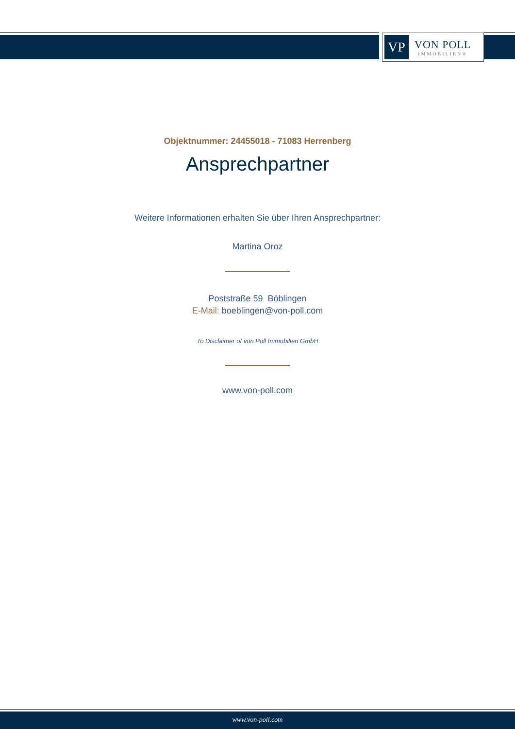VP
VON POLL
IMMOBILIEN®
Objektnummer: 24455018 - 71083 Herrenberg
Ansprechpartner
Weitere Informationen erhalten Sie über Ihren Ansprechpartner:
Martina Oroz
Poststraße 59 Böblingen
E-Mail: boeblingen@von-poll.com
To Disclaimer of von Poll Immobilien GmbH
www.von-poll.com
www.von-poll.com